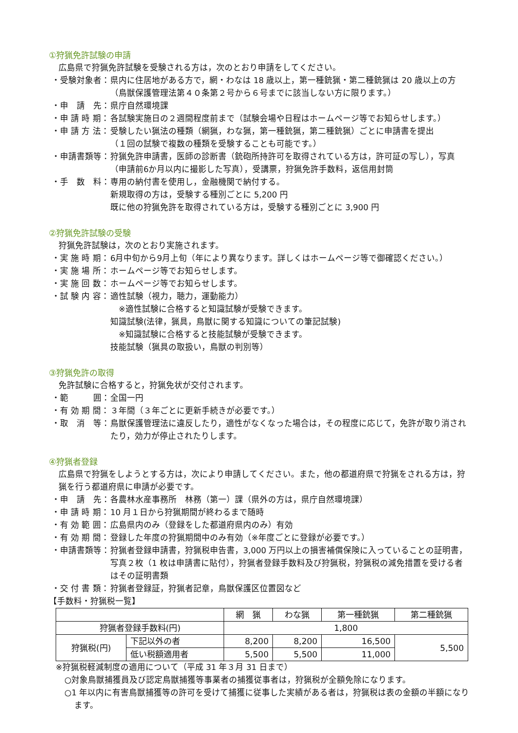①狩猟免許試験の申請
広島県で狩猟免許試験を受験される方は，次のとおり申請をしてください。
・受験対象者： 県内に住居地がある方で，網・わなは 18 歳以上，第一種銃猟・第二種銃猟は 20 歳以上の方
（鳥獣保護管理法第４０条第２号から６号までに該当しない方に限ります。）
・申　請　先： 県庁自然環境課
・申 請 時 期： 各試験実施日の２週間程度前まで（試験会場や日程はホームページ等でお知らせします。）
・申 請 方 法： 受験したい猟法の種類（網猟，わな猟，第一種銃猟，第二種銃猟）ごとに申請書を提出
（１回の試験で複数の種類を受験することも可能です。）
・申請書類等： 狩猟免許申請書，医師の診断書（銃砲所持許可を取得されている方は，許可証の写し），写真（申請前6か月以内に撮影した写真），受講票，狩猟免許手数料，返信用封筒
・手　数　料： 専用の納付書を使用し，金融機関で納付する。
新規取得の方は，受験する種別ごとに 5,200 円
既に他の狩猟免許を取得されている方は，受験する種別ごとに 3,900 円
②狩猟免許試験の受験
狩猟免許試験は，次のとおり実施されます。
・実 施 時 期： 6月中旬から9月上旬（年により異なります。詳しくはホームページ等で御確認ください。）
・実 施 場 所： ホームページ等でお知らせします。
・実 施 回 数： ホームページ等でお知らせします。
・試 験 内 容： 適性試験（視力，聴力，運動能力）
　※適性試験に合格すると知識試験が受験できます。
知識試験(法律，猟具，鳥獣に関する知識についての筆記試験)
　※知識試験に合格すると技能試験が受験できます。
技能試験（猟具の取扱い，鳥獣の判別等）
③狩猟免許の取得
免許試験に合格すると，狩猟免状が交付されます。
・範　　　囲： 全国一円
・有 効 期 間： ３年間（３年ごとに更新手続きが必要です。）
・取　消　等： 鳥獣保護管理法に違反したり，適性がなくなった場合は，その程度に応じて，免許が取り消されたり，効力が停止されたりします。
④狩猟者登録
広島県で狩猟をしようとする方は，次により申請してください。また，他の都道府県で狩猟をされる方は，狩猟を行う都道府県に申請が必要です。
・申　請　先： 各農林水産事務所　林務（第一）課（県外の方は，県庁自然環境課）
・申 請 時 期： 10 月１日から狩猟期間が終わるまで随時
・有 効 範 囲： 広島県内のみ（登録をした都道府県内のみ）有効
・有 効 期 間： 登録した年度の狩猟期間中のみ有効（※年度ごとに登録が必要です。）
・申請書類等： 狩猟者登録申請書，狩猟税申告書，3,000 万円以上の損害補償保険に入っていることの証明書，写真２枚（1 枚は申請書に貼付），狩猟者登録手数料及び狩猟税，狩猟税の減免措置を受ける者はその証明書類
・交 付 書 類： 狩猟者登録証，狩猟者記章，鳥獣保護区位置図など
【手数料・狩猟税一覧】
| | | 網 猟 | わな猟 | 第一種銃猟 | 第二種銃猟 |
| --- | --- | --- | --- | --- | --- |
| 狩猟者登録手数料(円) | | 1,800 | | | |
| 狩猟税(円) | 下記以外の者 | 8,200 | 8,200 | 16,500 | 5,500 |
| | 低い税額適用者 | 5,500 | 5,500 | 11,000 | |
※狩猟税軽減制度の適用について（平成 31 年３月 31 日まで）
○対象鳥獣捕獲員及び認定鳥獣捕獲等事業者の捕獲従事者は，狩猟税が全額免除になります。
○1 年以内に有害鳥獣捕獲等の許可を受けて捕獲に従事した実績がある者は，狩猟税は表の金額の半額になります。